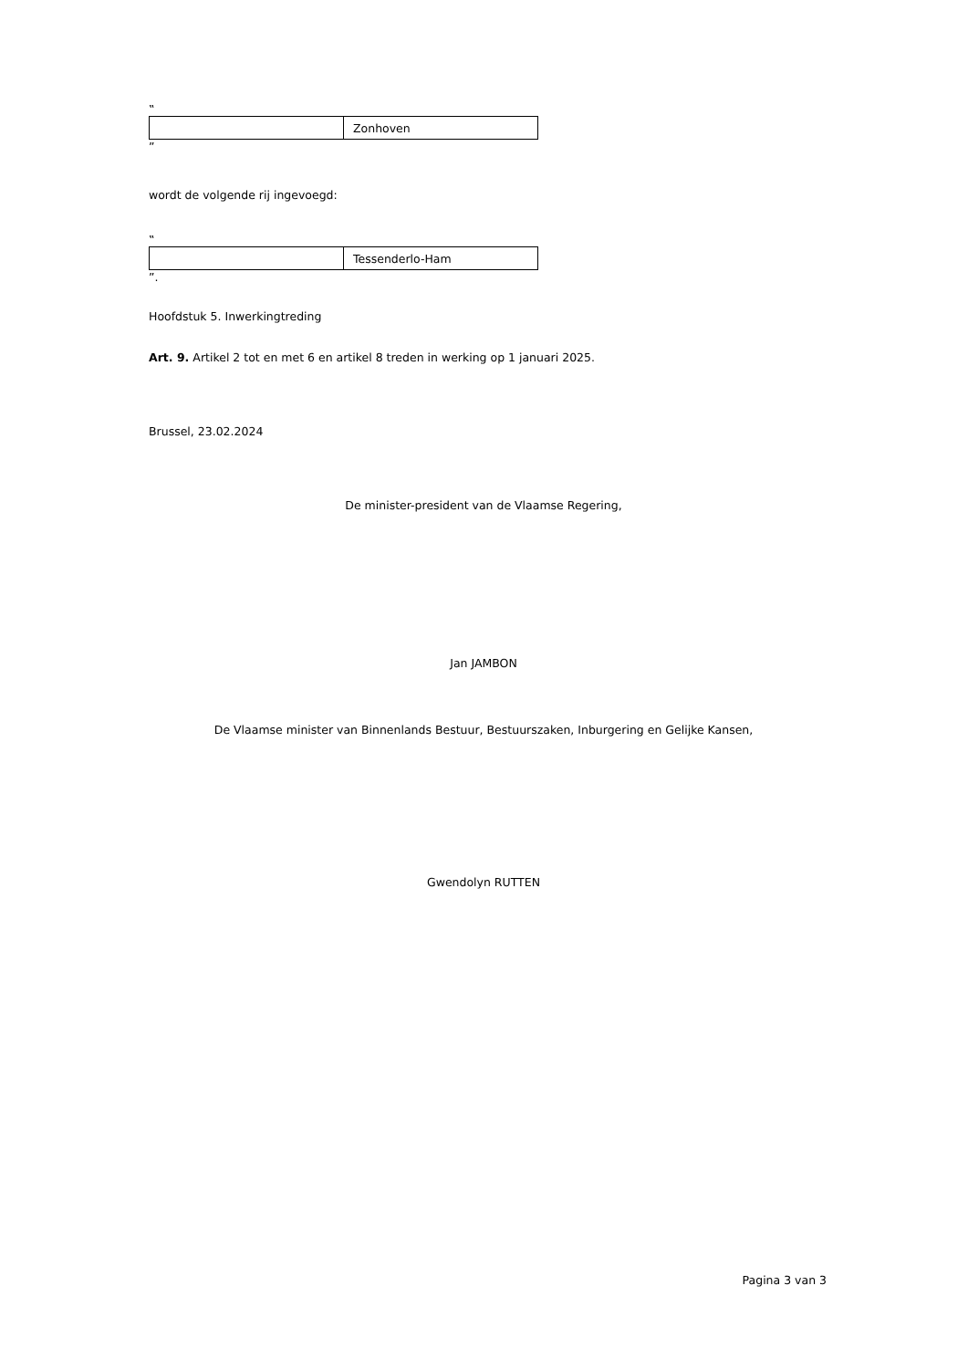‟
| | Zonhoven |
”
wordt de volgende rij ingevoegd:
‟
| | Tessenderlo-Ham |
”.
Hoofdstuk 5. Inwerkingtreding
Art. 9. Artikel 2 tot en met 6 en artikel 8 treden in werking op 1 januari 2025.
Brussel, 23.02.2024
De minister-president van de Vlaamse Regering,
Jan JAMBON
De Vlaamse minister van Binnenlands Bestuur, Bestuurszaken, Inburgering en Gelijke Kansen,
Gwendolyn RUTTEN
Pagina 3 van 3